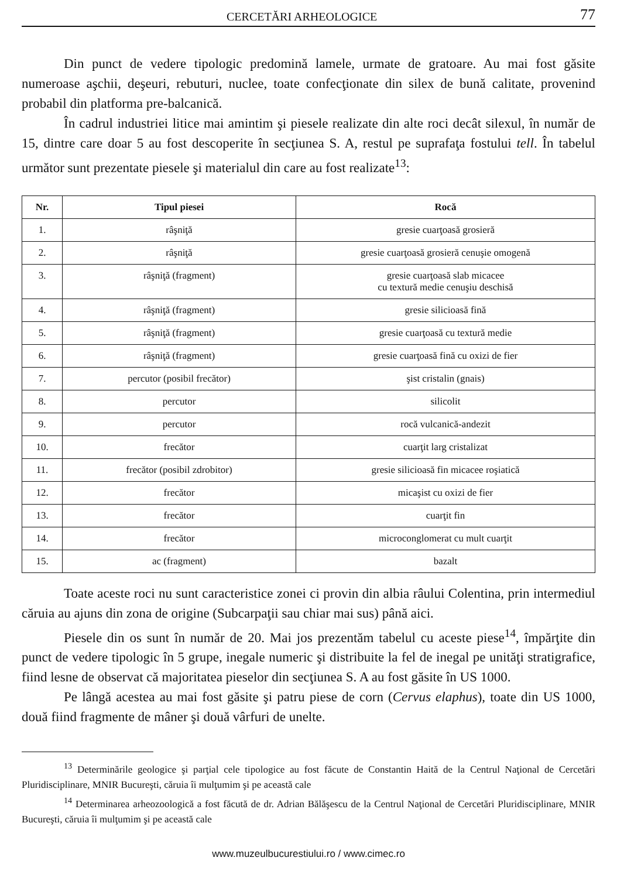CERCETĂRI ARHEOLOGICE 77
Din punct de vedere tipologic predomină lamele, urmate de gratoare. Au mai fost găsite numeroase aşchii, deşeuri, rebuturi, nuclee, toate confecţionate din silex de bună calitate, provenind probabil din platforma pre-balcanică.
În cadrul industriei litice mai amintim şi piesele realizate din alte roci decât silexul, în număr de 15, dintre care doar 5 au fost descoperite în secţiunea S. A, restul pe suprafaţa fostului tell. În tabelul următor sunt prezentate piesele şi materialul din care au fost realizate<sup>13</sup>:
| Nr. | Tipul piesei | Rocă |
| --- | --- | --- |
| 1. | râşniţă | gresie cuarţoasă grosieră |
| 2. | râşniţă | gresie cuarţoasă grosieră cenuşie omogenă |
| 3. | râşniţă (fragment) | gresie cuarţoasă slab micacee cu textură medie cenuşiu deschisă |
| 4. | râşniţă (fragment) | gresie silicioasă fină |
| 5. | râşniţă (fragment) | gresie cuarţoasă cu textură medie |
| 6. | râşniţă (fragment) | gresie cuarţoasă fină cu oxizi de fier |
| 7. | percutor (posibil frecător) | şist cristalin (gnais) |
| 8. | percutor | silicolit |
| 9. | percutor | rocă vulcanică-andezit |
| 10. | frecător | cuarţit larg cristalizat |
| 11. | frecător (posibil zdrobitor) | gresie silicioasă fin micacee roşiatică |
| 12. | frecător | micaşist cu oxizi de fier |
| 13. | frecător | cuarţit fin |
| 14. | frecător | microconglomerat cu mult cuarţit |
| 15. | ac (fragment) | bazalt |
Toate aceste roci nu sunt caracteristice zonei ci provin din albia râului Colentina, prin intermediul căruia au ajuns din zona de origine (Subcarpaţii sau chiar mai sus) până aici.
Piesele din os sunt în număr de 20. Mai jos prezentăm tabelul cu aceste piese<sup>14</sup>, împărţite din punct de vedere tipologic în 5 grupe, inegale numeric şi distribuite la fel de inegal pe unităţi stratigrafice, fiind lesne de observat că majoritatea pieselor din secţiunea S. A au fost găsite în US 1000.
Pe lângă acestea au mai fost găsite şi patru piese de corn (Cervus elaphus), toate din US 1000, două fiind fragmente de mâner şi două vârfuri de unelte.
<sup>13</sup> Determinările geologice şi parţial cele tipologice au fost făcute de Constantin Haită de la Centrul Naţional de Cercetări Pluridisciplinare, MNIR Bucureşti, căruia îi mulţumim şi pe această cale
<sup>14</sup> Determinarea arheozoologică a fost făcută de dr. Adrian Bălăşescu de la Centrul Naţional de Cercetări Pluridisciplinare, MNIR Bucureşti, căruia îi mulţumim şi pe această cale
www.muzeulbucurestiului.ro / www.cimec.ro